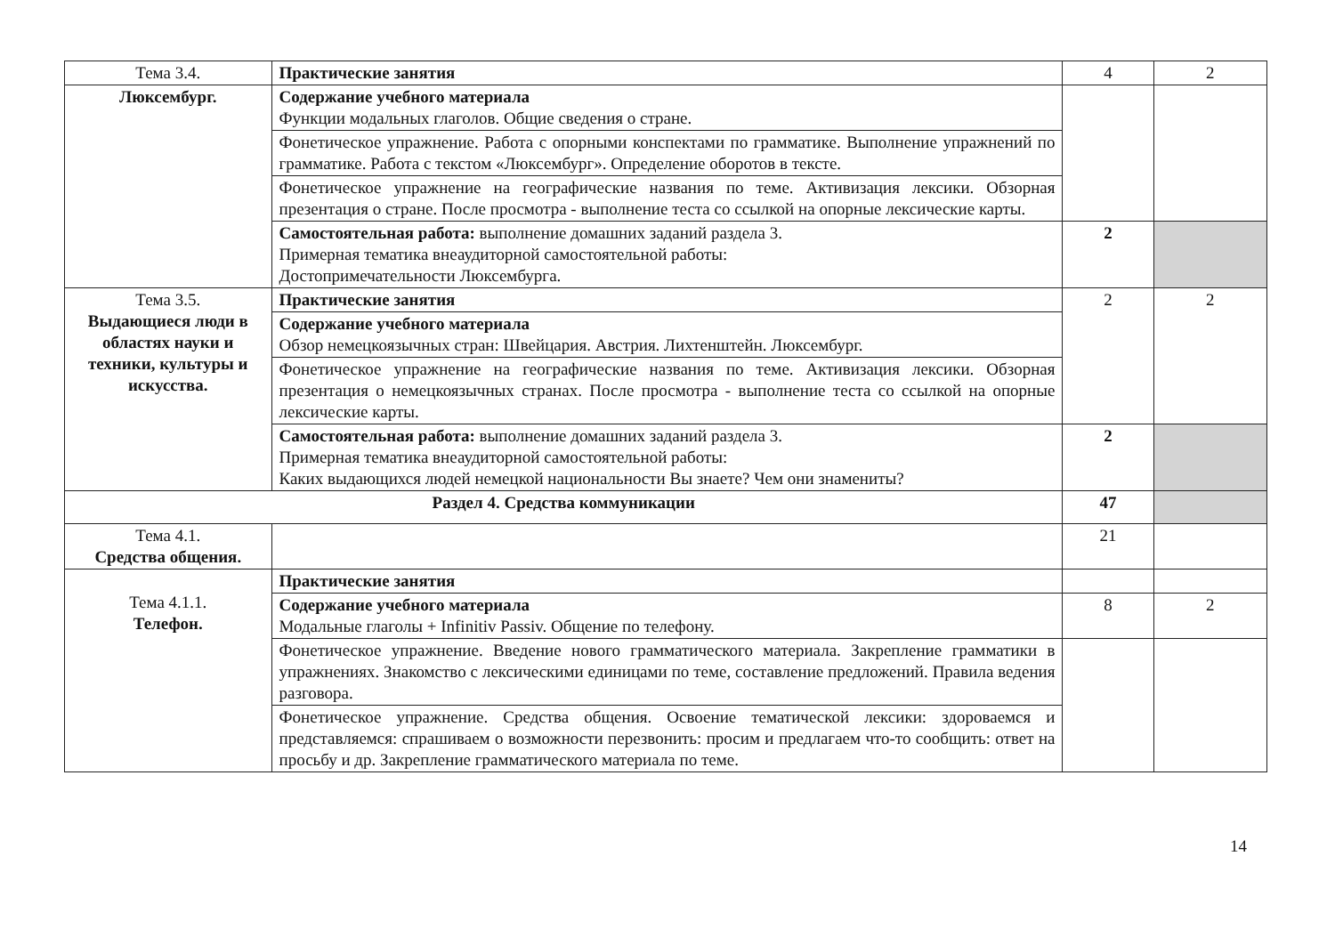| Тема 3.4. | Практические занятия | 4 | 2 |
| Люксембург. | Содержание учебного материала Функции модальных глаголов. Общие сведения о стране. | | |
| | Фонетическое упражнение. Работа с опорными конспектами по грамматике. Выполнение упражнений по грамматике. Работа с текстом «Люксембург». Определение оборотов в тексте. | | |
| | Фонетическое упражнение на географические названия по теме. Активизация лексики. Обзорная презентация о стране. После просмотра - выполнение теста со ссылкой на опорные лексические карты. | | |
| | Самостоятельная работа: выполнение домашних заданий раздела 3. Примерная тематика внеаудиторной самостоятельной работы: Достопримечательности Люксембурга. | 2 | |
| Тема 3.5. Выдающиеся люди в областях науки и техники, культуры и искусства. | Практические занятия | 2 | 2 |
| | Содержание учебного материала Обзор немецкоязычных стран: Швейцария. Австрия. Лихтенштейн. Люксембург. | | |
| | Фонетическое упражнение на географические названия по теме. Активизация лексики. Обзорная презентация о немецкоязычных странах. После просмотра - выполнение теста со ссылкой на опорные лексические карты. | | |
| | Самостоятельная работа: выполнение домашних заданий раздела 3. Примерная тематика внеаудиторной самостоятельной работы: Каких выдающихся людей немецкой национальности Вы знаете? Чем они знамениты? | 2 | |
| Раздел 4. Средства коммуникации | | 47 | |
| Тема 4.1. Средства общения. | | 21 | |
| Тема 4.1.1. Телефон. | Практические занятия | | |
| | Содержание учебного материала Модальные глаголы + Infinitiv Passiv. Общение по телефону. | 8 | 2 |
| | Фонетическое упражнение. Введение нового грамматического материала. Закрепление грамматики в упражнениях. Знакомство с лексическими единицами по теме, составление предложений. Правила ведения разговора. | | |
| | Фонетическое упражнение. Средства общения. Освоение тематической лексики: здороваемся и представляемся: спрашиваем о возможности перезвонить: просим и предлагаем что-то сообщить: ответ на просьбу и др. Закрепление грамматического материала по теме. | | |
14